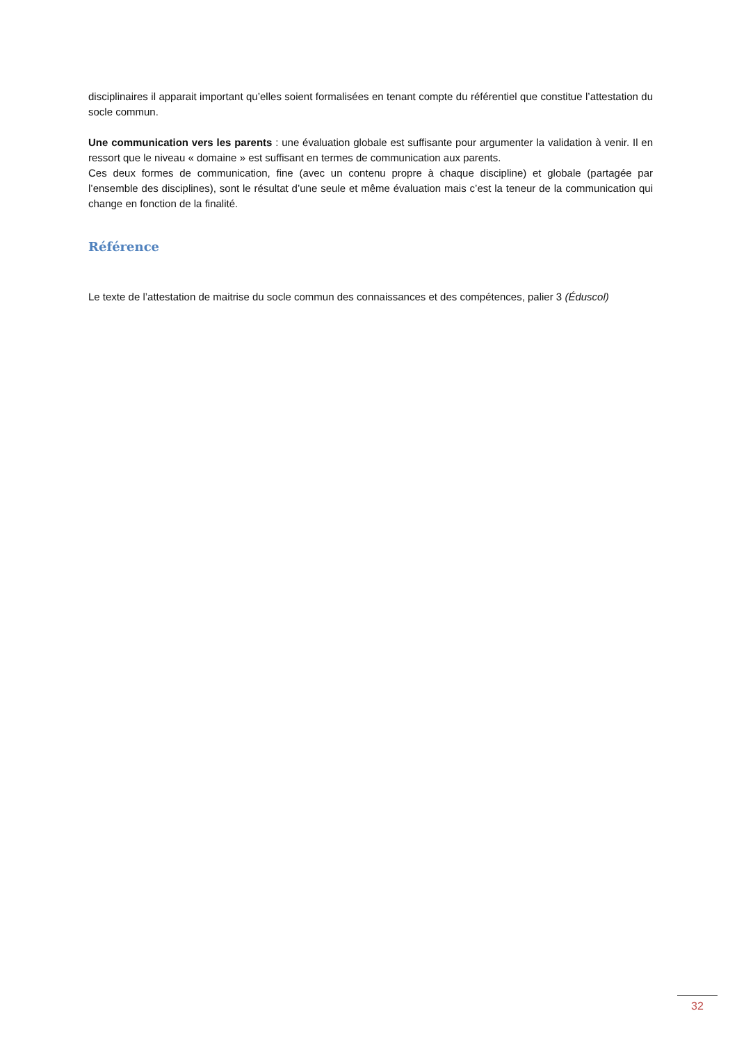disciplinaires il apparait important qu’elles soient formalisées en tenant compte du référentiel que constitue l’attestation du socle commun.
Une communication vers les parents : une évaluation globale est suffisante pour argumenter la validation à venir. Il en ressort que le niveau « domaine » est suffisant en termes de communication aux parents.
Ces deux formes de communication, fine (avec un contenu propre à chaque discipline) et globale (partagée par l’ensemble des disciplines), sont le résultat d’une seule et même évaluation mais c’est la teneur de la communication qui change en fonction de la finalité.
Référence
Le texte de l’attestation de maitrise du socle commun des connaissances et des compétences, palier 3 (Éduscol)
32